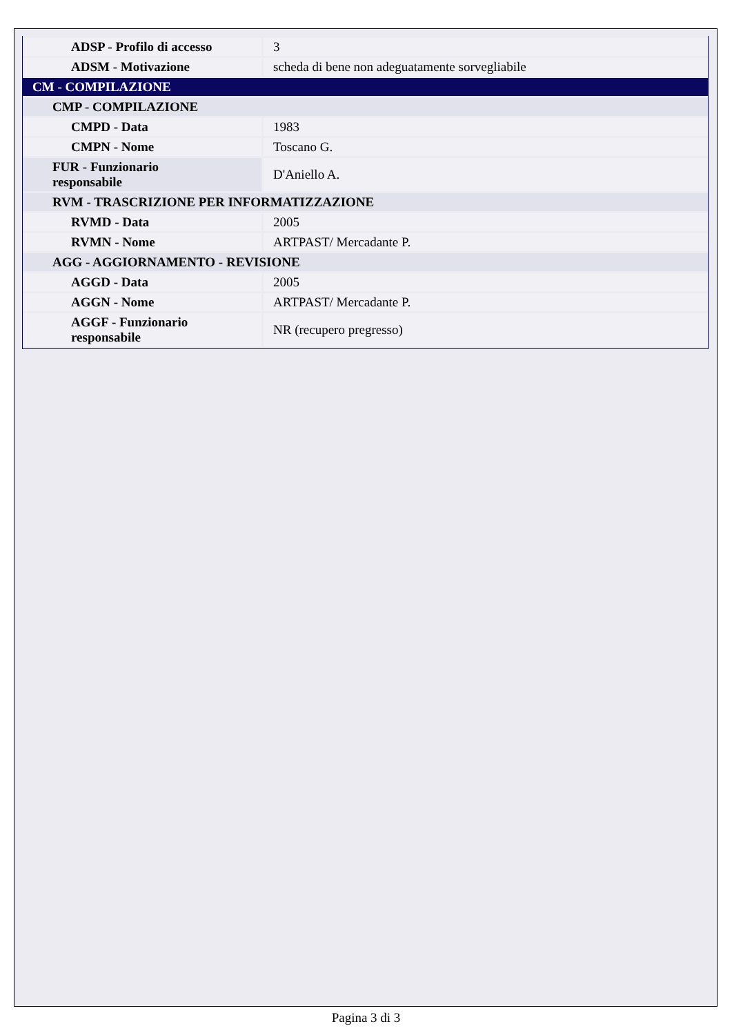| ADSP - Profilo di accesso | 3 |
| ADSM - Motivazione | scheda di bene non adeguatamente sorvegliabile |
| CM - COMPILAZIONE | |
| CMP - COMPILAZIONE | |
| CMPD - Data | 1983 |
| CMPN - Nome | Toscano G. |
| FUR - Funzionario responsabile | D'Aniello A. |
| RVM - TRASCRIZIONE PER INFORMATIZZAZIONE | |
| RVMD - Data | 2005 |
| RVMN - Nome | ARTPAST/ Mercadante P. |
| AGG - AGGIORNAMENTO - REVISIONE | |
| AGGD - Data | 2005 |
| AGGN - Nome | ARTPAST/ Mercadante P. |
| AGGF - Funzionario responsabile | NR (recupero pregresso) |
Pagina 3 di 3